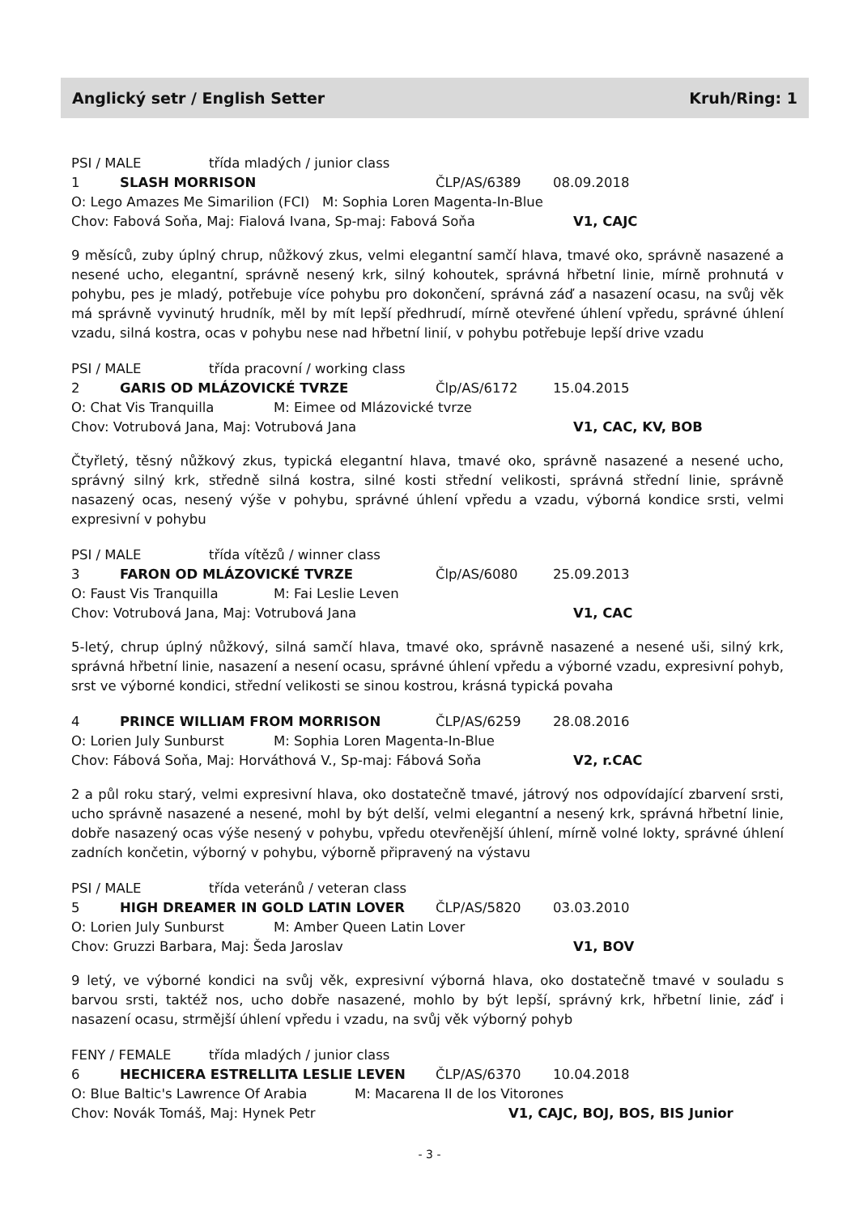Anglický setr / English Setter Kruh/Ring: 1
PSI / MALE třída mladých / junior class
1 SLASH MORRISON ČLP/AS/6389 08.09.2018
O: Lego Amazes Me Simarilion (FCI) M: Sophia Loren Magenta-In-Blue
Chov: Fabová Soňa, Maj: Fialová Ivana, Sp-maj: Fabová Soňa V1, CAJC
9 měsíců, zuby úplný chrup, nůžkový zkus, velmi elegantní samčí hlava, tmavé oko, správně nasazené a nesené ucho, elegantní, správně nesený krk, silný kohoutek, správná hřbetní linie, mírně prohnutá v pohybu, pes je mladý, potřebuje více pohybu pro dokončení, správná záď a nasazení ocasu, na svůj věk má správně vyvinutý hrudník, měl by mít lepší předhrudí, mírně otevřené úhlení vpředu, správné úhlení vzadu, silná kostra, ocas v pohybu nese nad hřbetní linií, v pohybu potřebuje lepší drive vzadu
PSI / MALE třída pracovní / working class
2 GARIS OD MLÁZOVICKÉ TVRZE Člp/AS/6172 15.04.2015
O: Chat Vis Tranquilla M: Eimee od Mlázovické tvrze
Chov: Votrubová Jana, Maj: Votrubová Jana V1, CAC, KV, BOB
Čtyřletý, těsný nůžkový zkus, typická elegantní hlava, tmavé oko, správně nasazené a nesené ucho, správný silný krk, středně silná kostra, silné kosti střední velikosti, správná střední linie, správně nasazený ocas, nesený výše v pohybu, správné úhlení vpředu a vzadu, výborná kondice srsti, velmi expresivní v pohybu
PSI / MALE třída vítězů / winner class
3 FARON OD MLÁZOVICKÉ TVRZE Člp/AS/6080 25.09.2013
O: Faust Vis Tranquilla M: Fai Leslie Leven
Chov: Votrubová Jana, Maj: Votrubová Jana V1, CAC
5-letý, chrup úplný nůžkový, silná samčí hlava, tmavé oko, správně nasazené a nesené uši, silný krk, správná hřbetní linie, nasazení a nesení ocasu, správné úhlení vpředu a výborné vzadu, expresivní pohyb, srst ve výborné kondici, střední velikosti se sinou kostrou, krásná typická povaha
4 PRINCE WILLIAM FROM MORRISON ČLP/AS/6259 28.08.2016
O: Lorien July Sunburst M: Sophia Loren Magenta-In-Blue
Chov: Fábová Soňa, Maj: Horváthová V., Sp-maj: Fábová Soňa V2, r.CAC
2 a půl roku starý, velmi expresivní hlava, oko dostatečně tmavé, játrový nos odpovídající zbarvení srsti, ucho správně nasazené a nesené, mohl by být delší, velmi elegantní a nesený krk, správná hřbetní linie, dobře nasazený ocas výše nesený v pohybu, vpředu otevřenější úhlení, mírně volné lokty, správné úhlení zadních končetin, výborný v pohybu, výborně připravený na výstavu
PSI / MALE třída veteránů / veteran class
5 HIGH DREAMER IN GOLD LATIN LOVER ČLP/AS/5820 03.03.2010
O: Lorien July Sunburst M: Amber Queen Latin Lover
Chov: Gruzzi Barbara, Maj: Šeda Jaroslav V1, BOV
9 letý, ve výborné kondici na svůj věk, expresivní výborná hlava, oko dostatečně tmavé v souladu s barvou srsti, taktéž nos, ucho dobře nasazené, mohlo by být lepší, správný krk, hřbetní linie, záď i nasazení ocasu, strmější úhlení vpředu i vzadu, na svůj věk výborný pohyb
FENY / FEMALE třída mladých / junior class
6 HECHICERA ESTRELLITA LESLIE LEVEN ČLP/AS/6370 10.04.2018
O: Blue Baltic's Lawrence Of Arabia M: Macarena II de los Vitorones
Chov: Novák Tomáš, Maj: Hynek Petr V1, CAJC, BOJ, BOS, BIS Junior
- 3 -